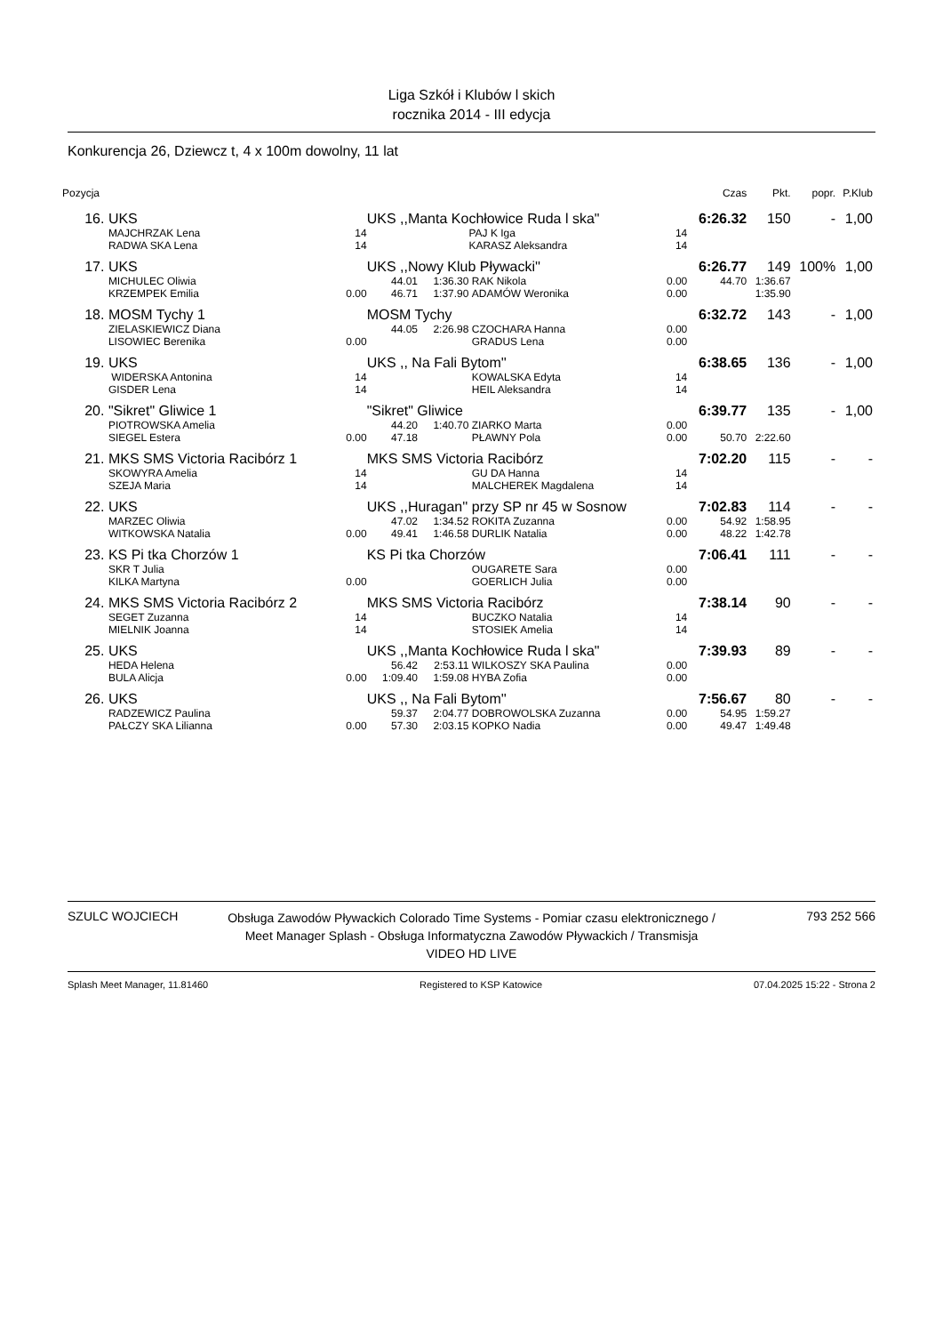Liga Szkół i Klubów l skich
rocznika 2014 - III edycja
Konkurencja 26, Dziewcz t, 4 x 100m dowolny, 11 lat
| Pozycja | | | | | | | Czas | Pkt. | popr. | P.Klub |
| --- | --- | --- | --- | --- | --- | --- | --- | --- | --- | --- |
| 16. | UKS | | UKS ,,Manta Kochłowice Ruda l ska" | | | | 6:26.32 | 150 | - | 1,00 |
| | MAJCHRZAK Lena | 14 | | | PAJ K Iga | 14 | | | | |
| | RADWA SKA Lena | 14 | | | KARASZ Aleksandra | 14 | | | | |
| 17. | UKS | | UKS ,,Nowy Klub Pływacki'' | | | | 6:26.77 | 149 | 100% | 1,00 |
| | MICHULEC Oliwia | | 44.01 | 1:36.30 | RAK Nikola | 0.00 | 44.70 | 1:36.67 | | |
| | KRZEMPEK Emilia | 0.00 | 46.71 | 1:37.90 | ADAMÓW Weronika | 0.00 | | 1:35.90 | | |
| 18. | MOSM Tychy 1 | | MOSM Tychy | | | | 6:32.72 | 143 | - | 1,00 |
| | ZIELASKIEWICZ Diana | | 44.05 | 2:26.98 | CZOCHARA Hanna | 0.00 | | | | |
| | LISOWIEC Berenika | 0.00 | | | GRADUS Lena | 0.00 | | | | |
| 19. | UKS | | UKS ,, Na Fali Bytom'' | | | | 6:38.65 | 136 | - | 1,00 |
| | WIDERSKA Antonina | 14 | | | KOWALSKA Edyta | 14 | | | | |
| | GISDER Lena | 14 | | | HEIL Aleksandra | 14 | | | | |
| 20. | "Sikret" Gliwice 1 | | "Sikret" Gliwice | | | | 6:39.77 | 135 | - | 1,00 |
| | PIOTROWSKA Amelia | | 44.20 | 1:40.70 | ZIARKO Marta | 0.00 | | | | |
| | SIEGEL Estera | 0.00 | 47.18 | | PŁAWNY Pola | 0.00 | 50.70 | 2:22.60 | | |
| 21. | MKS SMS Victoria Racibórz 1 | | MKS SMS Victoria Racibórz | | | | 7:02.20 | 115 | - | - |
| | SKOWYRA Amelia | 14 | | | GU DA Hanna | 14 | | | | |
| | SZEJA Maria | 14 | | | MALCHEREK Magdalena | 14 | | | | |
| 22. | UKS | | UKS ,,Huragan'' przy SP nr 45 w Sosnow | | | | 7:02.83 | 114 | - | - |
| | MARZEC Oliwia | | 47.02 | 1:34.52 | ROKITA Zuzanna | 0.00 | 54.92 | 1:58.95 | | |
| | WITKOWSKA Natalia | 0.00 | 49.41 | 1:46.58 | DURLIK Natalia | 0.00 | 48.22 | 1:42.78 | | |
| 23. | KS Pi tka Chorzów 1 | | KS Pi tka Chorzów | | | | 7:06.41 | 111 | - | - |
| | SKR T Julia | | | | OUGARETE Sara | 0.00 | | | | |
| | KILKA Martyna | 0.00 | | | GOERLICH Julia | 0.00 | | | | |
| 24. | MKS SMS Victoria Racibórz 2 | | MKS SMS Victoria Racibórz | | | | 7:38.14 | 90 | - | - |
| | SEGET Zuzanna | 14 | | | BUCZKO Natalia | 14 | | | | |
| | MIELNIK Joanna | 14 | | | STOSIEK Amelia | 14 | | | | |
| 25. | UKS | | UKS ,,Manta Kochłowice Ruda l ska" | | | | 7:39.93 | 89 | - | - |
| | HEDA Helena | | 56.42 | 2:53.11 | WILKOSZY SKA Paulina | 0.00 | | | | |
| | BULA Alicja | 0.00 | 1:09.40 | 1:59.08 | HYBA Zofia | 0.00 | | | | |
| 26. | UKS | | UKS ,, Na Fali Bytom'' | | | | 7:56.67 | 80 | - | - |
| | RADZEWICZ Paulina | | 59.37 | 2:04.77 | DOBROWOLSKA Zuzanna | 0.00 | 54.95 | 1:59.27 | | |
| | PAŁCZY SKA Lilianna | 0.00 | 57.30 | 2:03.15 | KOPKO Nadia | 0.00 | 49.47 | 1:49.48 | | |
SZULC WOJCIECH
Obsługa Zawodów Pływackich Colorado Time Systems - Pomiar czasu elektronicznego / Meet Manager Splash - Obsługa Informatyczna Zawodów Pływackich / Transmisja VIDEO HD LIVE
793 252 566
Splash Meet Manager, 11.81460 Registered to KSP Katowice 07.04.2025 15:22 - Strona 2